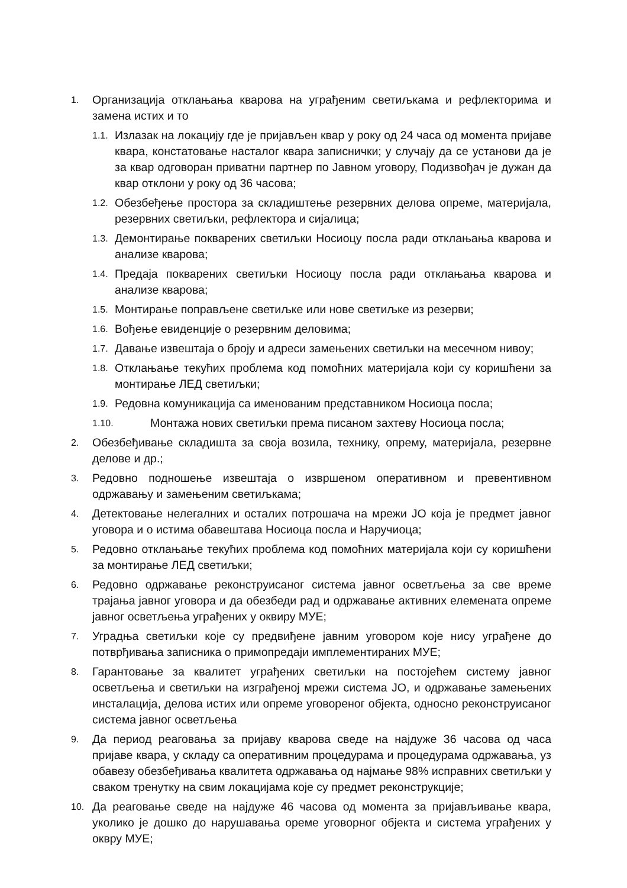1. Организација отклањања кварова на уграђеним светиљкама и рефлекторима и замена истих и то
1.1. Излазак на локацију где је пријављен квар у року од 24 часа од момента пријаве квара, констатовање насталог квара записнички; у случају да се установи да је за квар одговоран приватни партнер по Јавном уговору, Подизвођач је дужан да квар отклони у року од 36 часова;
1.2. Обезбеђење простора за складиштење резервних делова опреме, материјала, резервних светиљки, рефлектора и сијалица;
1.3. Демонтирање покварених светиљки Носиоцу посла ради отклањања кварова и анализе кварова;
1.4. Предаја покварених светиљки Носиоцу посла ради отклањања кварова и анализе кварова;
1.5. Монтирање поправљене светиљке или нове светиљке из резерви;
1.6. Вођење евиденције о резервним деловима;
1.7. Давање извештаја о броју и адреси замењених светиљки на месечном нивоу;
1.8. Отклањање текућих проблема код помоћних материјала који су коришћени за монтирање ЛЕД светиљки;
1.9. Редовна комуникација са именованим представником Носиоца посла;
1.10. Монтажа нових светиљки према писаном захтеву Носиоца посла;
2. Обезбеђивање складишта за своја возила, технику, опрему, материјала, резервне делове и др.;
3. Редовно подношење извештаја о извршеном оперативном и превентивном одржавању и замењеним светиљкама;
4. Детектовање нелегалних и осталих потрошача на мрежи ЈО која је предмет јавног уговора и о истима обавештава Носиоца посла и Наручиоца;
5. Редовно отклањање текућих проблема код помоћних материјала који су коришћени за монтирање ЛЕД светиљки;
6. Редовно одржавање реконструисаног система јавног осветљења за све време трајања јавног уговора и да обезбеди рад и одржавање активних елемената опреме јавног осветљења уграђених у оквиру МУЕ;
7. Уградња светиљки које су предвиђене јавним уговором које нису уграђене до потврђивања записника о примопредаји имплементираних МУЕ;
8. Гарантовање за квалитет уграђених светиљки на постојећем систему јавног осветљења и светиљки на изграђеној мрежи система ЈО, и одржавање замењених инсталација, делова истих или опреме уговореног објекта, односно реконструисаног система јавног осветљења
9. Да период реаговања за пријаву кварова сведе на најдуже 36 часова од часа пријаве квара, у складу са оперативним процедурама и процедурама одржавања, уз обавезу обезбеђивања квалитета одржавања од најмање 98% исправних светиљки у сваком тренутку на свим локацијама које су предмет реконструкције;
10. Да реаговање сведе на најдуже 46 часова од момента за пријављивање квара, уколико је дошко до нарушавања ореме уговорног објекта и система уграђених у оквру МУЕ;